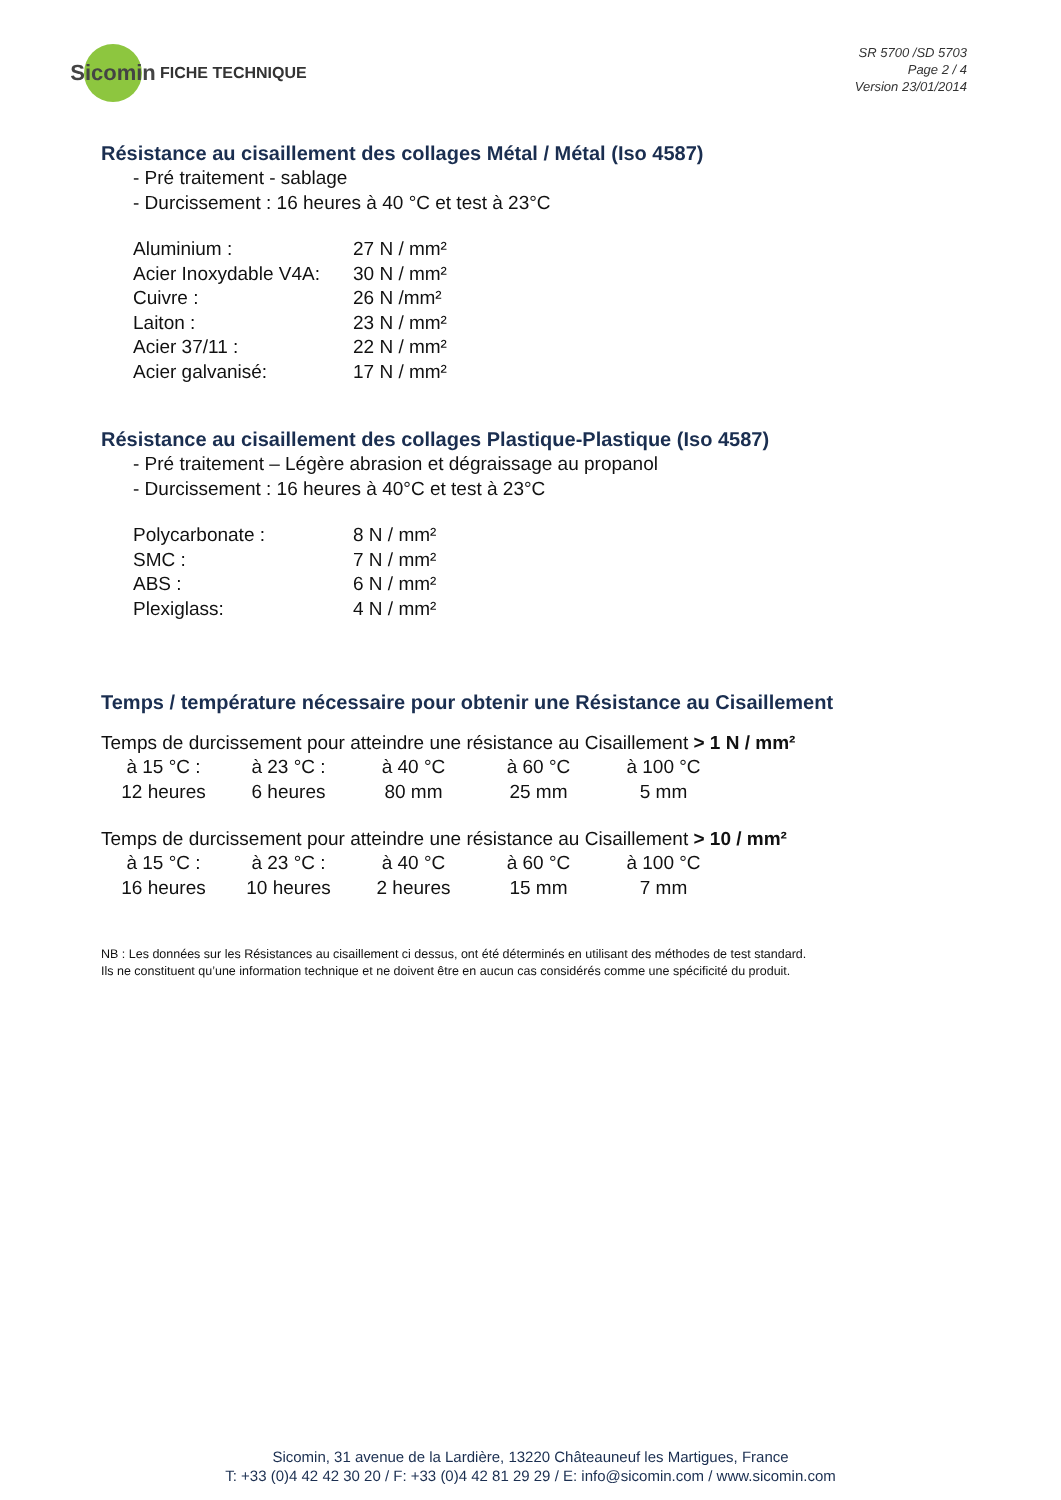Sicomin
FICHE TECHNIQUE
SR 5700 /SD 5703
Page 2 / 4
Version 23/01/2014
Résistance au cisaillement des collages Métal / Métal (Iso 4587)
- Pré traitement - sablage
- Durcissement : 16 heures à 40 °C et test à 23°C
| Aluminium : | 27 N / mm² |
| Acier Inoxydable V4A: | 30 N / mm² |
| Cuivre : | 26 N /mm² |
| Laiton : | 23 N / mm² |
| Acier 37/11 : | 22 N / mm² |
| Acier galvanisé: | 17 N / mm² |
Résistance au cisaillement des collages Plastique-Plastique (Iso 4587)
- Pré traitement – Légère abrasion et dégraissage au propanol
- Durcissement : 16 heures à 40°C et test à 23°C
| Polycarbonate : | 8 N / mm² |
| SMC : | 7 N / mm² |
| ABS : | 6 N / mm² |
| Plexiglass: | 4 N / mm² |
Temps / température nécessaire pour obtenir une Résistance au Cisaillement
Temps de durcissement pour atteindre une résistance au Cisaillement > 1 N / mm²
| à 15 °C : | à 23 °C : | à 40 °C | à 60 °C | à 100 °C |
| 12 heures | 6 heures | 80 mm | 25 mm | 5 mm |
Temps de durcissement pour atteindre une résistance au Cisaillement > 10 / mm²
| à 15 °C : | à 23 °C : | à 40 °C | à 60 °C | à 100 °C |
| 16 heures | 10 heures | 2 heures | 15 mm | 7 mm |
NB : Les données sur les Résistances au cisaillement ci dessus, ont été déterminés en utilisant des méthodes de test standard.
Ils ne constituent qu’une information technique et ne doivent être en aucun cas considérés comme une spécificité du produit.
Sicomin, 31 avenue de la Lardière, 13220 Châteauneuf les Martigues, France
T: +33 (0)4 42 42 30 20 / F: +33 (0)4 42 81 29 29 / E: info@sicomin.com / www.sicomin.com